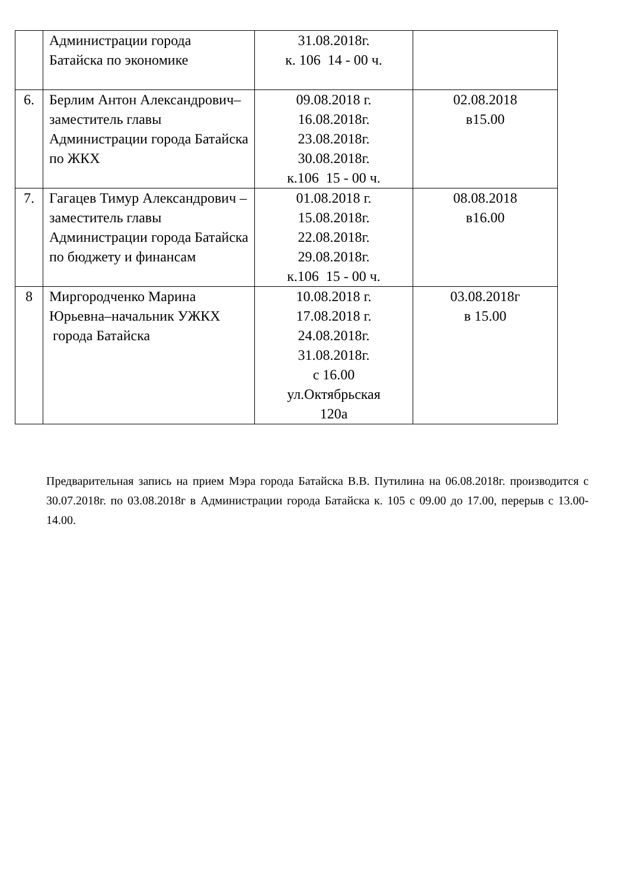| | Администрации города Батайска по экономике | 31.08.2018г. к. 106 14 - 00 ч. | |
| 6. | Берлим Антон Александрович– заместитель главы Администрации города Батайска по ЖКХ | 09.08.2018 г. 16.08.2018г. 23.08.2018г. 30.08.2018г. к.106 15 - 00 ч. | 02.08.2018 в15.00 |
| 7. | Гагацев Тимур Александрович – заместитель главы Администрации города Батайска по бюджету и финансам | 01.08.2018 г. 15.08.2018г. 22.08.2018г. 29.08.2018г. к.106 15 - 00 ч. | 08.08.2018 в16.00 |
| 8 | Миргородченко Марина Юрьевна–начальник УЖКХ города Батайска | 10.08.2018 г. 17.08.2018 г. 24.08.2018г. 31.08.2018г. с 16.00 ул.Октябрьская 120а | 03.08.2018г в 15.00 |
Предварительная запись на прием Мэра города Батайска В.В. Путилина на 06.08.2018г. производится с 30.07.2018г. по 03.08.2018г в Администрации города Батайска к. 105 с 09.00 до 17.00, перерыв с 13.00-14.00.